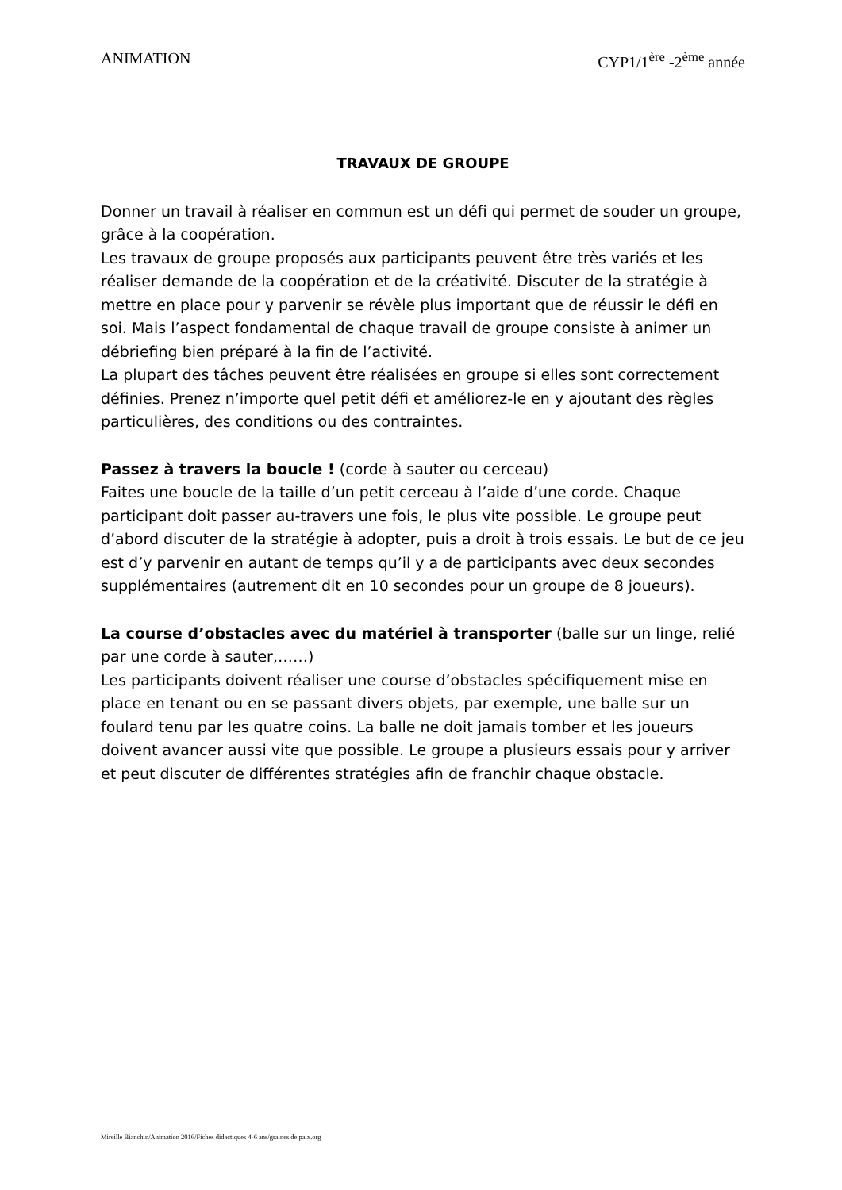ANIMATION CYP1/1<sup>ère</sup> -2<sup>ème</sup> année
TRAVAUX DE GROUPE
Donner un travail à réaliser en commun est un défi qui permet de souder un groupe, grâce à la coopération.
Les travaux de groupe proposés aux participants peuvent être très variés et les réaliser demande de la coopération et de la créativité. Discuter de la stratégie à mettre en place pour y parvenir se révèle plus important que de réussir le défi en soi. Mais l’aspect fondamental de chaque travail de groupe consiste à animer un débriefing bien préparé à la fin de l’activité.
La plupart des tâches peuvent être réalisées en groupe si elles sont correctement définies. Prenez n’importe quel petit défi et améliorez-le en y ajoutant des règles particulières, des conditions ou des contraintes.
Passez à travers la boucle ! (corde à sauter ou cerceau)
Faites une boucle de la taille d’un petit cerceau à l’aide d’une corde. Chaque participant doit passer au-travers une fois, le plus vite possible. Le groupe peut d’abord discuter de la stratégie à adopter, puis a droit à trois essais. Le but de ce jeu est d’y parvenir en autant de temps qu’il y a de participants avec deux secondes supplémentaires (autrement dit en 10 secondes pour un groupe de 8 joueurs).
La course d’obstacles avec du matériel à transporter (balle sur un linge, relié par une corde à sauter,……)
Les participants doivent réaliser une course d’obstacles spécifiquement mise en place en tenant ou en se passant divers objets, par exemple, une balle sur un foulard tenu par les quatre coins. La balle ne doit jamais tomber et les joueurs doivent avancer aussi vite que possible. Le groupe a plusieurs essais pour y arriver et peut discuter de différentes stratégies afin de franchir chaque obstacle.
Mireille Bianchin/Animation 2016/Fiches didactiques 4-6 ans/graines de paix.org